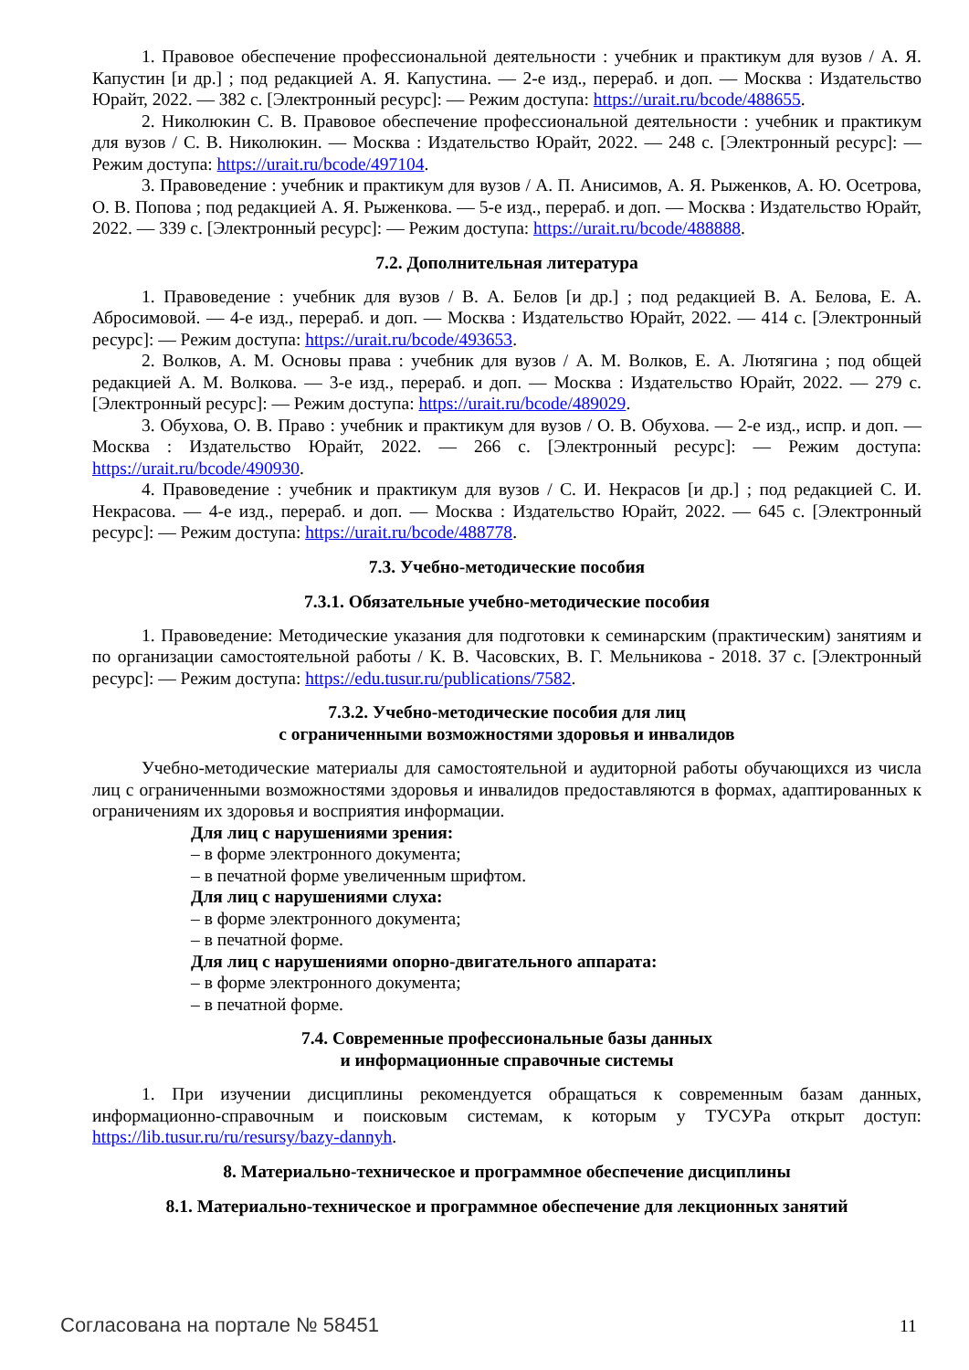1. Правовое обеспечение профессиональной деятельности : учебник и практикум для вузов / А. Я. Капустин [и др.] ; под редакцией А. Я. Капустина. — 2-е изд., перераб. и доп. — Москва : Издательство Юрайт, 2022. — 382 с. [Электронный ресурс]: — Режим доступа: https://urait.ru/bcode/488655.
2. Николюкин С. В. Правовое обеспечение профессиональной деятельности : учебник и практикум для вузов / С. В. Николюкин. — Москва : Издательство Юрайт, 2022. — 248 с. [Электронный ресурс]: — Режим доступа: https://urait.ru/bcode/497104.
3. Правоведение : учебник и практикум для вузов / А. П. Анисимов, А. Я. Рыженков, А. Ю. Осетрова, О. В. Попова ; под редакцией А. Я. Рыженкова. — 5-е изд., перераб. и доп. — Москва : Издательство Юрайт, 2022. — 339 с. [Электронный ресурс]: — Режим доступа: https://urait.ru/bcode/488888.
7.2. Дополнительная литература
1. Правоведение : учебник для вузов / В. А. Белов [и др.] ; под редакцией В. А. Белова, Е. А. Абросимовой. — 4-е изд., перераб. и доп. — Москва : Издательство Юрайт, 2022. — 414 с. [Электронный ресурс]: — Режим доступа: https://urait.ru/bcode/493653.
2. Волков, А. М. Основы права : учебник для вузов / А. М. Волков, Е. А. Лютягина ; под общей редакцией А. М. Волкова. — 3-е изд., перераб. и доп. — Москва : Издательство Юрайт, 2022. — 279 с. [Электронный ресурс]: — Режим доступа: https://urait.ru/bcode/489029.
3. Обухова, О. В. Право : учебник и практикум для вузов / О. В. Обухова. — 2-е изд., испр. и доп. — Москва : Издательство Юрайт, 2022. — 266 с. [Электронный ресурс]: — Режим доступа: https://urait.ru/bcode/490930.
4. Правоведение : учебник и практикум для вузов / С. И. Некрасов [и др.] ; под редакцией С. И. Некрасова. — 4-е изд., перераб. и доп. — Москва : Издательство Юрайт, 2022. — 645 с. [Электронный ресурс]: — Режим доступа: https://urait.ru/bcode/488778.
7.3. Учебно-методические пособия
7.3.1. Обязательные учебно-методические пособия
1. Правоведение: Методические указания для подготовки к семинарским (практическим) занятиям и по организации самостоятельной работы / К. В. Часовских, В. Г. Мельникова - 2018. 37 с. [Электронный ресурс]: — Режим доступа: https://edu.tusur.ru/publications/7582.
7.3.2. Учебно-методические пособия для лиц
с ограниченными возможностями здоровья и инвалидов
Учебно-методические материалы для самостоятельной и аудиторной работы обучающихся из числа лиц с ограниченными возможностями здоровья и инвалидов предоставляются в формах, адаптированных к ограничениям их здоровья и восприятия информации.
Для лиц с нарушениями зрения:
– в форме электронного документа;
– в печатной форме увеличенным шрифтом.
Для лиц с нарушениями слуха:
– в форме электронного документа;
– в печатной форме.
Для лиц с нарушениями опорно-двигательного аппарата:
– в форме электронного документа;
– в печатной форме.
7.4. Современные профессиональные базы данных
и информационные справочные системы
1. При изучении дисциплины рекомендуется обращаться к современным базам данных, информационно-справочным и поисковым системам, к которым у ТУСУРа открыт доступ: https://lib.tusur.ru/ru/resursy/bazy-dannyh.
8. Материально-техническое и программное обеспечение дисциплины
8.1. Материально-техническое и программное обеспечение для лекционных занятий
Согласована на портале № 58451 11